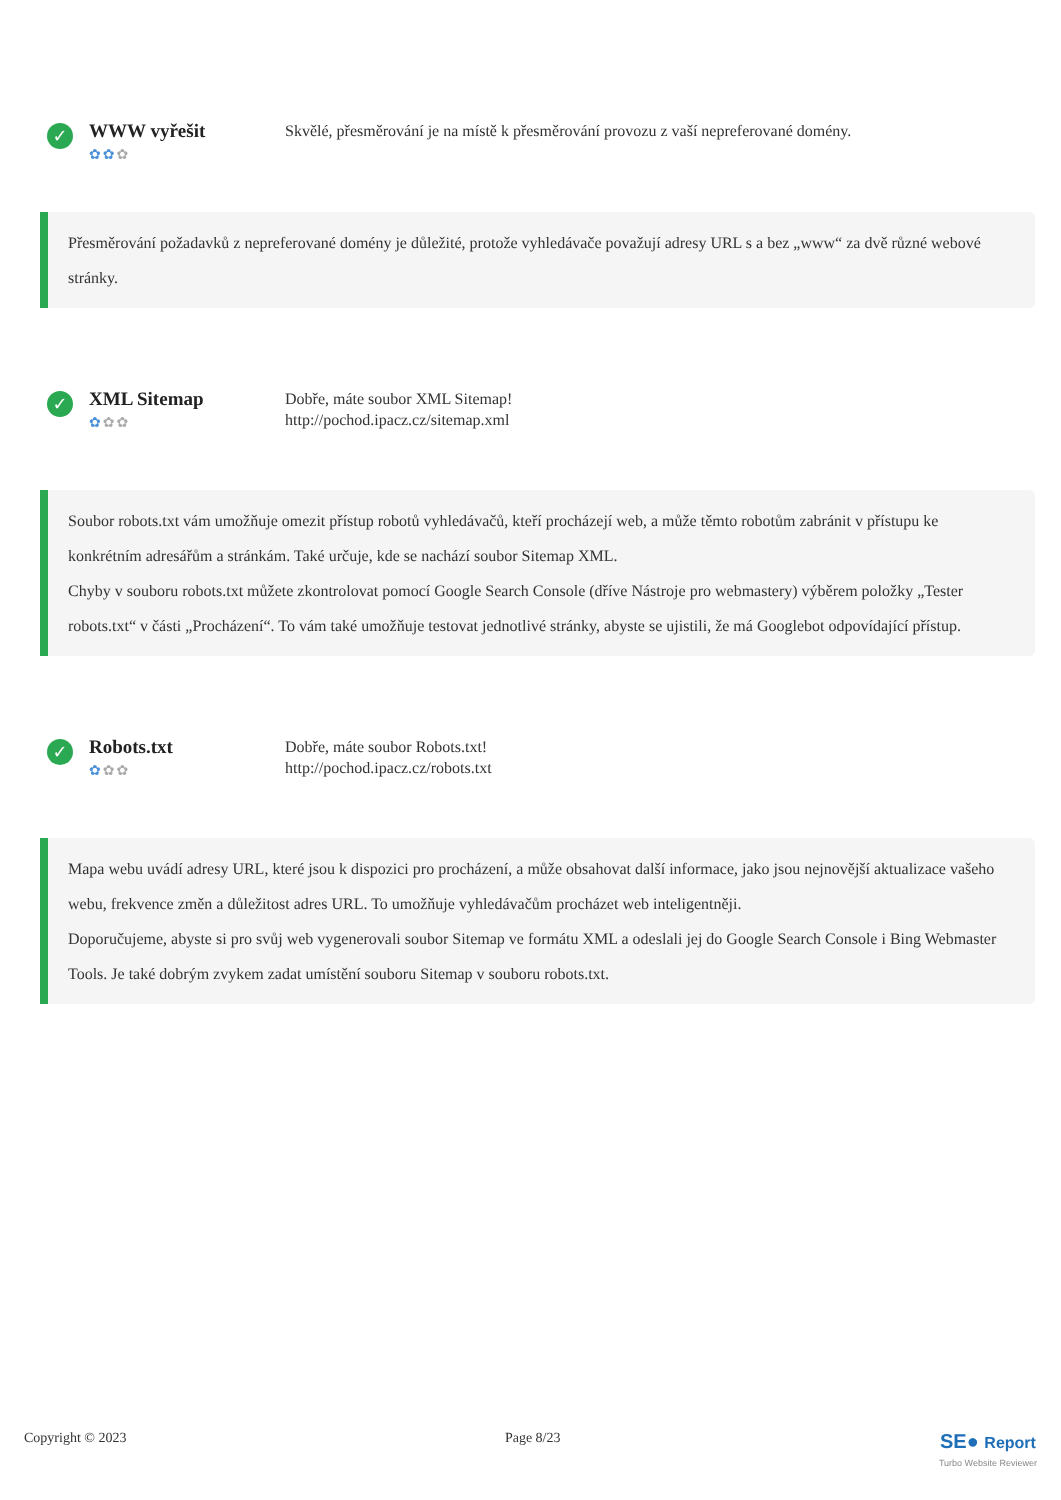✓
WWW vyřešit
✿✿✿
Skvělé, přesměrování je na místě k přesměrování provozu z vaší nepreferované domény.
Přesměrování požadavků z nepreferované domény je důležité, protože vyhledávače považují adresy URL s a bez „www“ za dvě různé webové stránky.
✓
XML Sitemap
✿✿✿
Dobře, máte soubor XML Sitemap!
http://pochod.ipacz.cz/sitemap.xml
Soubor robots.txt vám umožňuje omezit přístup robotů vyhledávačů, kteří procházejí web, a může těmto robotům zabránit v přístupu ke konkrétním adresářům a stránkám. Také určuje, kde se nachází soubor Sitemap XML.
Chyby v souboru robots.txt můžete zkontrolovat pomocí Google Search Console (dříve Nástroje pro webmastery) výběrem položky „Tester robots.txt“ v části „Procházení“. To vám také umožňuje testovat jednotlivé stránky, abyste se ujistili, že má Googlebot odpovídající přístup.
✓
Robots.txt
✿✿✿
Dobře, máte soubor Robots.txt!
http://pochod.ipacz.cz/robots.txt
Mapa webu uvádí adresy URL, které jsou k dispozici pro procházení, a může obsahovat další informace, jako jsou nejnovější aktualizace vašeho webu, frekvence změn a důležitost adres URL. To umožňuje vyhledávačům procházet web inteligentněji.
Doporučujeme, abyste si pro svůj web vygenerovali soubor Sitemap ve formátu XML a odeslali jej do Google Search Console i Bing Webmaster Tools. Je také dobrým zvykem zadat umístění souboru Sitemap v souboru robots.txt.
Copyright © 2023 Page 8/23
SE● Report
Turbo Website Reviewer